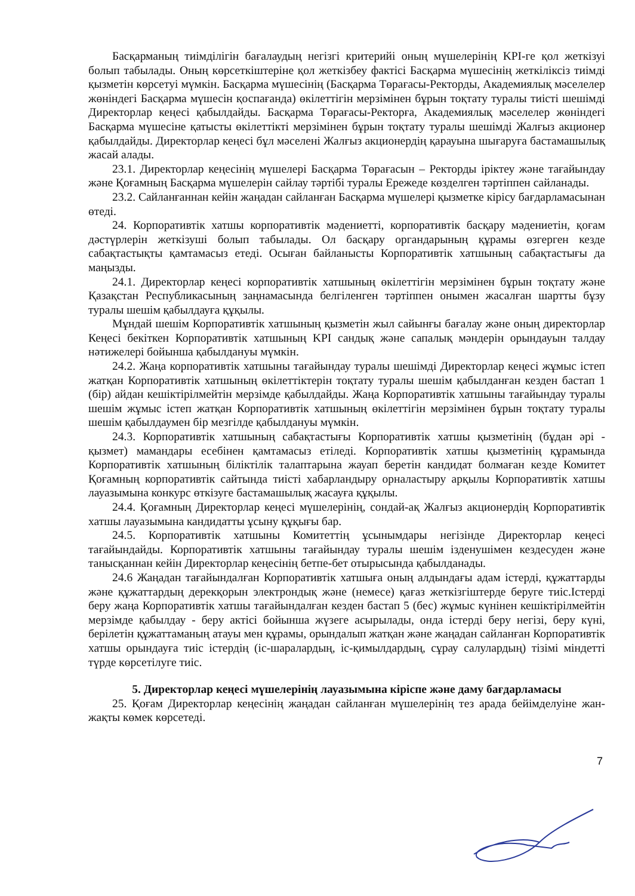Басқарманың тиімділігін бағалаудың негізгі критерийі оның мүшелерінің KPI-ге қол жеткізуі болып табылады. Оның көрсеткіштеріне қол жеткізбеу фактісі Басқарма мүшесінің жеткіліксіз тиімді қызметін көрсетуі мүмкін. Басқарма мүшесінің (Басқарма Төрағасы-Ректорды, Академиялық мәселелер жөніндегі Басқарма мүшесін қоспағанда) өкілеттігін мерзімінен бұрын тоқтату туралы тиісті шешімді Директорлар кеңесі қабылдайды. Басқарма Төрағасы-Ректорға, Академиялық мәселелер жөніндегі Басқарма мүшесіне қатысты өкілеттікті мерзімінен бұрын тоқтату туралы шешімді Жалғыз акционер қабылдайды. Директорлар кеңесі бұл мәселені Жалғыз акционердің қарауына шығаруға бастамашылық жасай алады.
23.1. Директорлар кеңесінің мүшелері Басқарма Төрағасын – Ректорды іріктеу және тағайындау және Қоғамның Басқарма мүшелерін сайлау тәртібі туралы Ережеде көзделген тәртіппен сайланады.
23.2. Сайланғаннан кейін жаңадан сайланған Басқарма мүшелері қызметке кірісу бағдарламасынан өтеді.
24. Корпоративтік хатшы корпоративтік мәдениетті, корпоративтік басқару мәдениетін, қоғам дәстүрлерін жеткізуші болып табылады. Ол басқару органдарының құрамы өзгерген кезде сабақтастықты қамтамасыз етеді. Осыған байланысты Корпоративтік хатшының сабақтастығы да маңызды.
24.1. Директорлар кеңесі корпоративтік хатшының өкілеттігін мерзімінен бұрын тоқтату және Қазақстан Республикасының заңнамасында белгіленген тәртіппен онымен жасалған шартты бұзу туралы шешім қабылдауға құқылы.
Мұндай шешім Корпоративтік хатшының қызметін жыл сайынғы бағалау және оның директорлар Кеңесі бекіткен Корпоративтік хатшының KPI сандық және сапалық мәндерін орындауын талдау нәтижелері бойынша қабылдануы мүмкін.
24.2. Жаңа корпоративтік хатшыны тағайындау туралы шешімді Директорлар кеңесі жұмыс істеп жатқан Корпоративтік хатшының өкілеттіктерін тоқтату туралы шешім қабылданған кезден бастап 1 (бір) айдан кешіктірілмейтін мерзімде қабылдайды. Жаңа Корпоративтік хатшыны тағайындау туралы шешім жұмыс істеп жатқан Корпоративтік хатшының өкілеттігін мерзімінен бұрын тоқтату туралы шешім қабылдаумен бір мезгілде қабылдануы мүмкін.
24.3. Корпоративтік хатшының сабақтастығы Корпоративтік хатшы қызметінің (бұдан әрі - қызмет) мамандары есебінен қамтамасыз етіледі. Корпоративтік хатшы қызметінің құрамында Корпоративтік хатшының біліктілік талаптарына жауап беретін кандидат болмаған кезде Комитет Қоғамның корпоративтік сайтында тиісті хабарландыру орналастыру арқылы Корпоративтік хатшы лауазымына конкурс өткізуге бастамашылық жасауға құқылы.
24.4. Қоғамның Директорлар кеңесі мүшелерінің, сондай-ақ Жалғыз акционердің Корпоративтік хатшы лауазымына кандидатты ұсыну құқығы бар.
24.5. Корпоративтік хатшыны Комитеттің ұсынымдары негізінде Директорлар кеңесі тағайындайды. Корпоративтік хатшыны тағайындау туралы шешім ізденушімен кездесуден және танысқаннан кейін Директорлар кеңесінің бетпе-бет отырысында қабылданады.
24.6 Жаңадан тағайындалған Корпоративтік хатшыға оның алдындағы адам істерді, құжаттарды және құжаттардың дерекқорын электрондық және (немесе) қағаз жеткізгіштерде беруге тиіс.Істерді беру жаңа Корпоративтік хатшы тағайындалған кезден бастап 5 (бес) жұмыс күнінен кешіктірілмейтін мерзімде қабылдау - беру актісі бойынша жүзеге асырылады, онда істерді беру негізі, беру күні, берілетін құжаттаманың атауы мен құрамы, орындалып жатқан және жаңадан сайланған Корпоративтік хатшы орындауға тиіс істердің (іс-шаралардың, іс-қимылдардың, сұрау салулардың) тізімі міндетті түрде көрсетілуге тиіс.
5. Директорлар кеңесі мүшелерінің лауазымына кіріспе және даму бағдарламасы
25. Қоғам Директорлар кеңесінің жаңадан сайланған мүшелерінің тез арада бейімделуіне жан-жақты көмек көрсетеді.
7